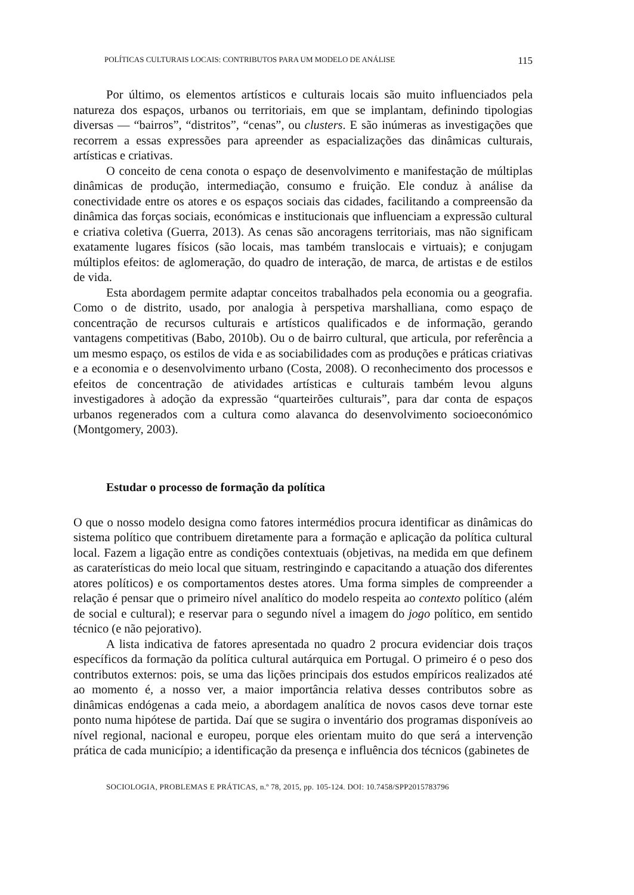POLÍTICAS CULTURAIS LOCAIS: CONTRIBUTOS PARA UM MODELO DE ANÁLISE 115
Por último, os elementos artísticos e culturais locais são muito influenciados pela natureza dos espaços, urbanos ou territoriais, em que se implantam, definindo tipologias diversas — “bairros”, “distritos”, “cenas”, ou clusters. E são inúmeras as investigações que recorrem a essas expressões para apreender as espacializações das dinâmicas culturais, artísticas e criativas.
O conceito de cena conota o espaço de desenvolvimento e manifestação de múltiplas dinâmicas de produção, intermediação, consumo e fruição. Ele conduz à análise da conectividade entre os atores e os espaços sociais das cidades, facilitando a compreensão da dinâmica das forças sociais, económicas e institucionais que influenciam a expressão cultural e criativa coletiva (Guerra, 2013). As cenas são ancoragens territoriais, mas não significam exatamente lugares físicos (são locais, mas também translocais e virtuais); e conjugam múltiplos efeitos: de aglomeração, do quadro de interação, de marca, de artistas e de estilos de vida.
Esta abordagem permite adaptar conceitos trabalhados pela economia ou a geografia. Como o de distrito, usado, por analogia à perspetiva marshalliana, como espaço de concentração de recursos culturais e artísticos qualificados e de informação, gerando vantagens competitivas (Babo, 2010b). Ou o de bairro cultural, que articula, por referência a um mesmo espaço, os estilos de vida e as sociabilidades com as produções e práticas criativas e a economia e o desenvolvimento urbano (Costa, 2008). O reconhecimento dos processos e efeitos de concentração de atividades artísticas e culturais também levou alguns investigadores à adoção da expressão “quarteirões culturais”, para dar conta de espaços urbanos regenerados com a cultura como alavanca do desenvolvimento socioeconómico (Montgomery, 2003).
Estudar o processo de formação da política
O que o nosso modelo designa como fatores intermédios procura identificar as dinâmicas do sistema político que contribuem diretamente para a formação e aplicação da política cultural local. Fazem a ligação entre as condições contextuais (objetivas, na medida em que definem as caraterísticas do meio local que situam, restringindo e capacitando a atuação dos diferentes atores políticos) e os comportamentos destes atores. Uma forma simples de compreender a relação é pensar que o primeiro nível analítico do modelo respeita ao contexto político (além de social e cultural); e reservar para o segundo nível a imagem do jogo político, em sentido técnico (e não pejorativo).
A lista indicativa de fatores apresentada no quadro 2 procura evidenciar dois traços específicos da formação da política cultural autárquica em Portugal. O primeiro é o peso dos contributos externos: pois, se uma das lições principais dos estudos empíricos realizados até ao momento é, a nosso ver, a maior importância relativa desses contributos sobre as dinâmicas endógenas a cada meio, a abordagem analítica de novos casos deve tornar este ponto numa hipótese de partida. Daí que se sugira o inventário dos programas disponíveis ao nível regional, nacional e europeu, porque eles orientam muito do que será a intervenção prática de cada município; a identificação da presença e influência dos técnicos (gabinetes de
SOCIOLOGIA, PROBLEMAS E PRÁTICAS, n.º 78, 2015, pp. 105-124. DOI: 10.7458/SPP2015783796